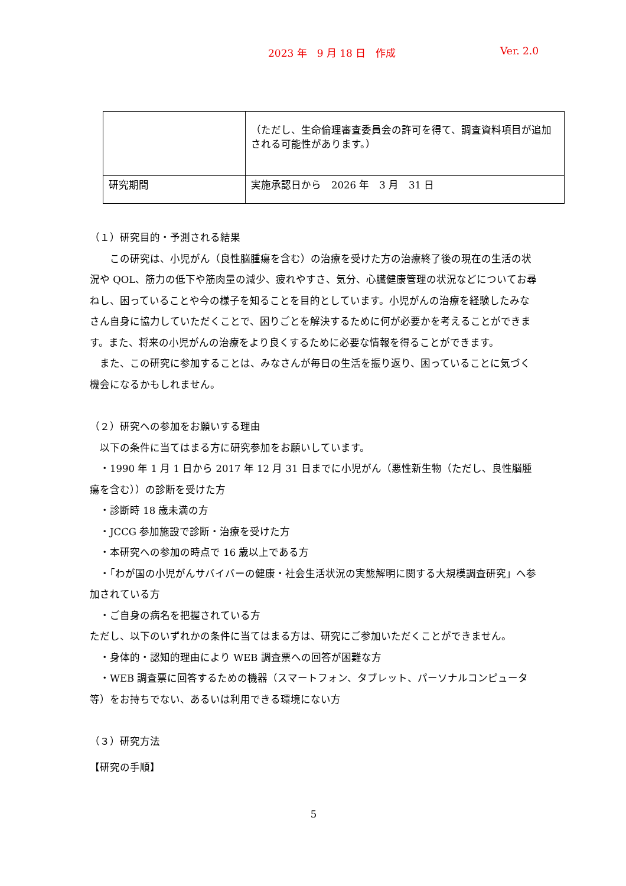2023 年　9 月 18 日　作成 Ver. 2.0
| | （ただし、生命倫理審査委員会の許可を得て、調査資料項目が追加される可能性があります。） |
| 研究期間 | 実施承認日から 2026 年 3 月 31 日 |
（１）研究目的・予測される結果
　　この研究は、小児がん（良性脳腫瘍を含む）の治療を受けた方の治療終了後の現在の生活の状況や QOL、筋力の低下や筋肉量の減少、疲れやすさ、気分、心臓健康管理の状況などについてお尋ねし、困っていることや今の様子を知ることを目的としています。小児がんの治療を経験したみなさん自身に協力していただくことで、困りごとを解決するために何が必要かを考えることができます。また、将来の小児がんの治療をより良くするために必要な情報を得ることができます。
　また、この研究に参加することは、みなさんが毎日の生活を振り返り、困っていることに気づく機会になるかもしれません。
（２）研究への参加をお願いする理由
　以下の条件に当てはまる方に研究参加をお願いしています。
　・1990 年 1 月 1 日から 2017 年 12 月 31 日までに小児がん（悪性新生物（ただし、良性脳腫瘍を含む））の診断を受けた方
　・診断時 18 歳未満の方
　・JCCG 参加施設で診断・治療を受けた方
　・本研究への参加の時点で 16 歳以上である方
　・「わが国の小児がんサバイバーの健康・社会生活状況の実態解明に関する大規模調査研究」へ参加されている方
　・ご自身の病名を把握されている方
ただし、以下のいずれかの条件に当てはまる方は、研究にご参加いただくことができません。
　・身体的・認知的理由により WEB 調査票への回答が困難な方
　・WEB 調査票に回答するための機器（スマートフォン、タブレット、パーソナルコンピュータ等）をお持ちでない、あるいは利用できる環境にない方
（３）研究方法
【研究の手順】
5